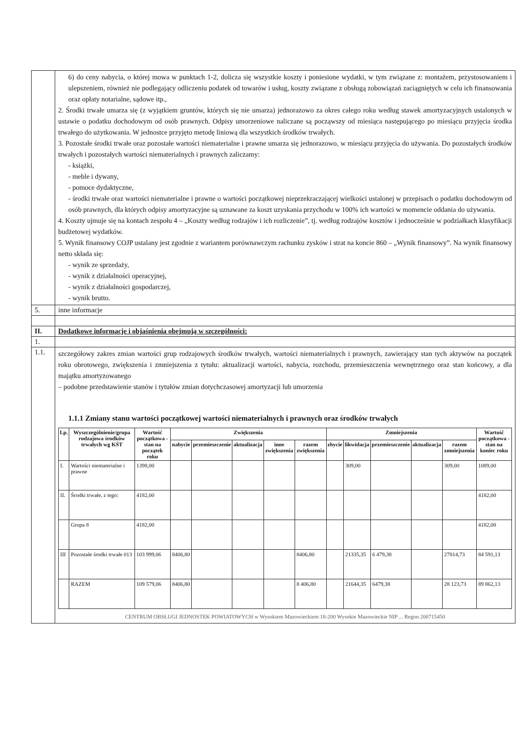| | 6) do ceny nabycia, o której mowa w punktach 1-2, dolicza się wszystkie koszty i poniesione wydatki, w tym związane z: montażem, przystosowaniem i ulepszeniem, również nie podlegający odliczeniu podatek od towarów i usług, koszty związane z obsługą zobowiązań zaciągniętych w celu ich finansowania oraz opłaty notarialne, sądowe itp., 2. Środki trwałe umarza się (z wyjątkiem gruntów, których się nie umarza) jednorazowo za okres całego roku według stawek amortyzacyjnych ustalonych w ustawie o podatku dochodowym od osób prawnych. Odpisy umorzeniowe naliczane są począwszy od miesiąca następującego po miesiącu przyjęcia środka trwałego do użytkowania. W jednostce przyjęto metodę liniową dla wszystkich środków trwałych. 3. Pozostałe środki trwałe oraz pozostałe wartości niematerialne i prawne umarza się jednorazowo, w miesiącu przyjęcia do używania. Do pozostałych środków trwałych i pozostałych wartości niematerialnych i prawnych zaliczamy: - książki, - meble i dywany, - pomoce dydaktyczne, - środki trwałe oraz wartości niematerialne i prawne o wartości początkowej nieprzekraczającej wielkości ustalonej w przepisach o podatku dochodowym od osób prawnych, dla których odpisy amortyzacyjne są uznawane za koszt uzyskania przychodu w 100% ich wartości w momencie oddania do używania. 4. Koszty ujmuje się na kontach zespołu 4 – „Koszty według rodzajów i ich rozliczenie”, tj. według rodzajów kosztów i jednocześnie w podziałkach klasyfikacji budżetowej wydatków. 5. Wynik finansowy COJP ustalany jest zgodnie z wariantem porównawczym rachunku zysków i strat na koncie 860 – „Wynik finansowy”. Na wynik finansowy netto składa się: - wynik ze sprzedaży, - wynik z działalności operacyjnej, - wynik z działalności gospodarczej, - wynik brutto. |
| 5. | inne informacje |
| II. | Dodatkowe informacje i objaśnienia obejmują w szczególności: |
| 1. | |
| 1.1. | szczegółowy zakres zmian wartości grup rodzajowych środków trwałych, wartości niematerialnych i prawnych, zawierający stan tych aktywów na początek roku obrotowego, zwiększenia i zmniejszenia z tytułu: aktualizacji wartości, nabycia, rozchodu, przemieszczenia wewnętrznego oraz stan końcowy, a dla majątku amortyzowanego – podobne przedstawienie stanów i tytułów zmian dotychczasowej amortyzacji lub umorzenia 1.1.1 Zmiany stanu wartości początkowej wartości niematerialnych i prawnych oraz środków trwałych / Lp. / Wyszczególnienie/grupa rodzajowa środków trwałych wg KŚT / Wartość początkowa - stan na początek roku / Zwiększenia / / / / / Zmniejszenia / / / / / Wartość początkowa - stan na koniec roku / / --- / --- / --- / --- / --- / --- / --- / --- / --- / --- / --- / --- / --- / --- / / / / / nabycie / przemieszczenie / aktualizacja / inne zwiększenia / razem zwiększenia / zbycie / likwidacja / przemieszczenie / aktualizacja / razem zmniejszenia / / / I. / Wartości niematerialne i prawne / 1398,00 / / / / / / / 309,00 / / / 309,00 / 1089,00 / / II. / Środki trwałe, z tego: / 4182,00 / / / / / / / / / / / 4182,00 / / / Grupa 8 / 4182,00 / / / / / / / / / / / 4182,00 / / III / Pozostałe środki trwałe 013 / 103 999,06 / 8406,80 / / / / 8406,80 / / 21335,35 / 6 479,38 / / 27814,73 / 84 591,13 / / / RAZEM / 109 579,06 / 8406,80 / / / / 8 406,80 / / 21644,35 / 6479,38 / / 28 123,73 / 89 862,13 / CENTRUM OBSŁUGI JEDNOSTEK POWIATOWYCH w Wysokiem Mazowieckiem 18-200 Wysokie Mazowieckie NIP ... Regon 200715450 |